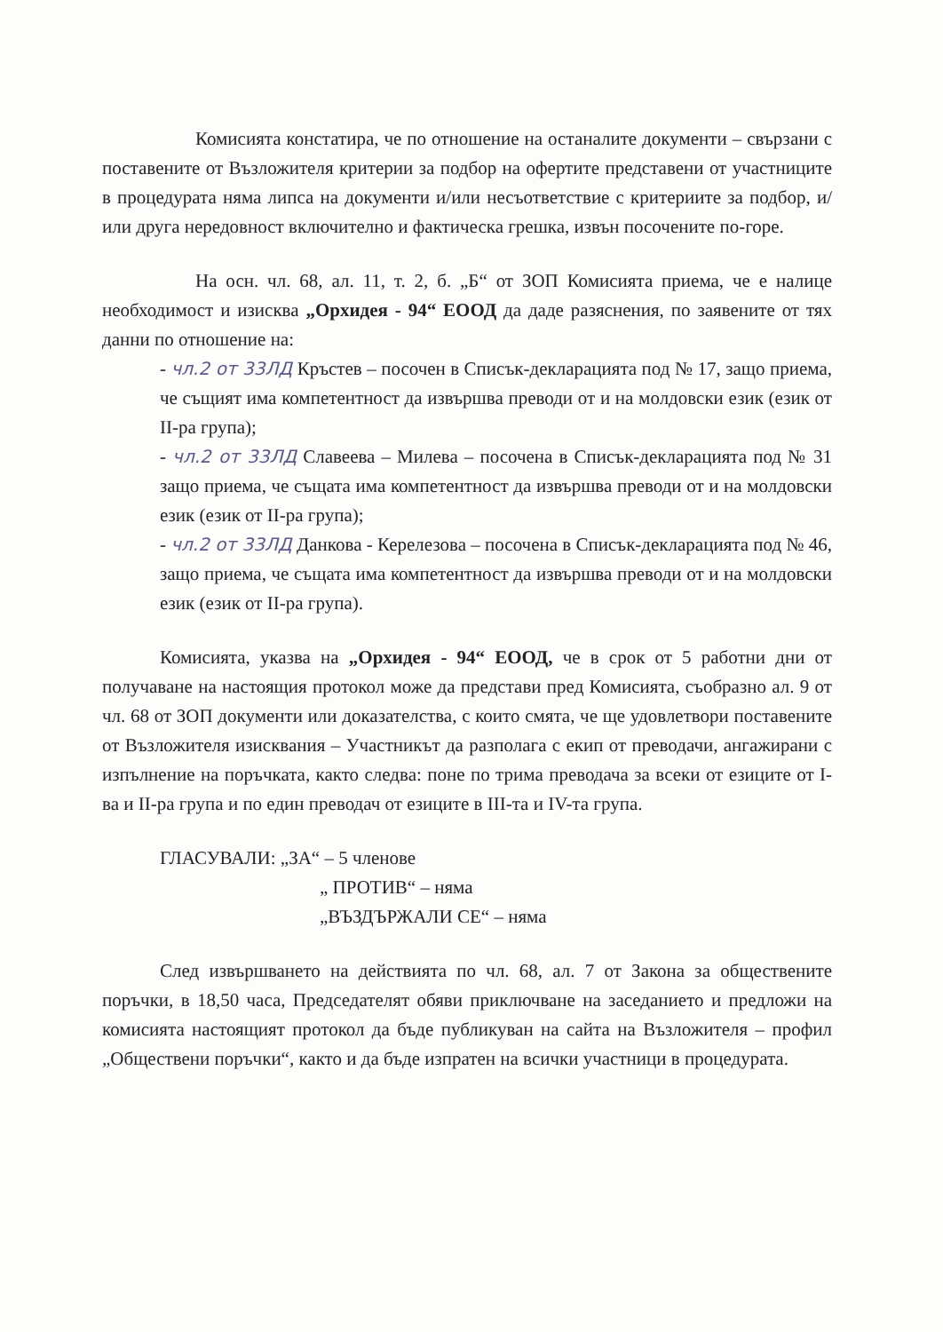Комисията констатира, че по отношение на останалите документи – свързани с поставените от Възложителя критерии за подбор на офертите представени от участниците в процедурата няма липса на документи и/или несъответствие с критериите за подбор, и/или друга нередовност включително и фактическа грешка, извън посочените по-горе.
На осн. чл. 68, ал. 11, т. 2, б. „Б“ от ЗОП Комисията приема, че е налице необходимост и изисква „Орхидея - 94“ ЕООД да даде разяснения, по заявените от тях данни по отношение на:
- чл.2 от 33ЛД Кръстев – посочен в Списък-декларацията под № 17, защо приема, че същият има компетентност да извършва преводи от и на молдовски език (език от II-ра група);
- чл.2 от 33ЛД Славеева – Милева – посочена в Списък-декларацията под № 31 защо приема, че същата има компетентност да извършва преводи от и на молдовски език (език от II-ра група);
- чл.2 от 33ЛД Данкова - Керелезова – посочена в Списък-декларацията под № 46, защо приема, че същата има компетентност да извършва преводи от и на молдовски език (език от II-ра група).
Комисията, указва на „Орхидея - 94“ ЕООД, че в срок от 5 работни дни от получаване на настоящия протокол може да представи пред Комисията, съобразно ал. 9 от чл. 68 от ЗОП документи или доказателства, с които смята, че ще удовлетвори поставените от Възложителя изисквания – Участникът да разполага с екип от преводачи, ангажирани с изпълнение на поръчката, както следва: поне по трима преводача за всеки от езиците от I-ва и II-ра група и по един преводач от езиците в III-та и IV-та група.
ГЛАСУВАЛИ: „ЗА“ – 5 членове
„ ПРОТИВ“ – няма
„ВЪЗДЪРЖАЛИ СЕ“ – няма
След извършването на действията по чл. 68, ал. 7 от Закона за обществените поръчки, в 18,50 часа, Председателят обяви приключване на заседанието и предложи на комисията настоящият протокол да бъде публикуван на сайта на Възложителя – профил „Обществени поръчки“, както и да бъде изпратен на всички участници в процедурата.